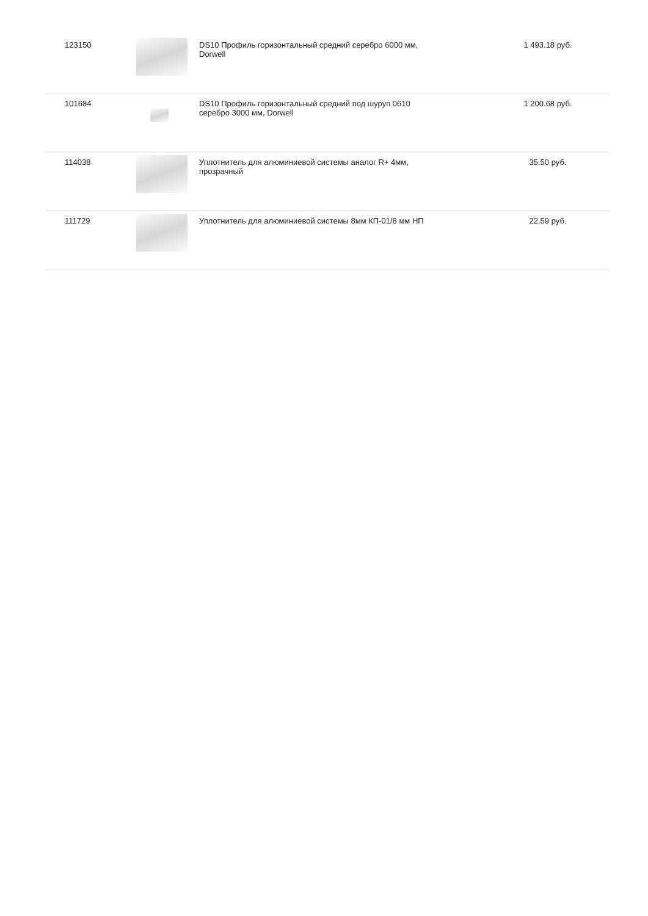| 123150 | | DS10 Профиль горизонтальный средний серебро 6000 мм, Dorwell | 1 493.18 руб. |
| 101684 | | DS10 Профиль горизонтальный средний под шуруп 0610 серебро 3000 мм, Dorwell | 1 200.68 руб. |
| 114038 | | Уплотнитель для алюминиевой системы аналог R+ 4мм, прозрачный | 35.50 руб. |
| 111729 | | Уплотнитель для алюминиевой системы 8мм КП-01/8 мм НП | 22.59 руб. |